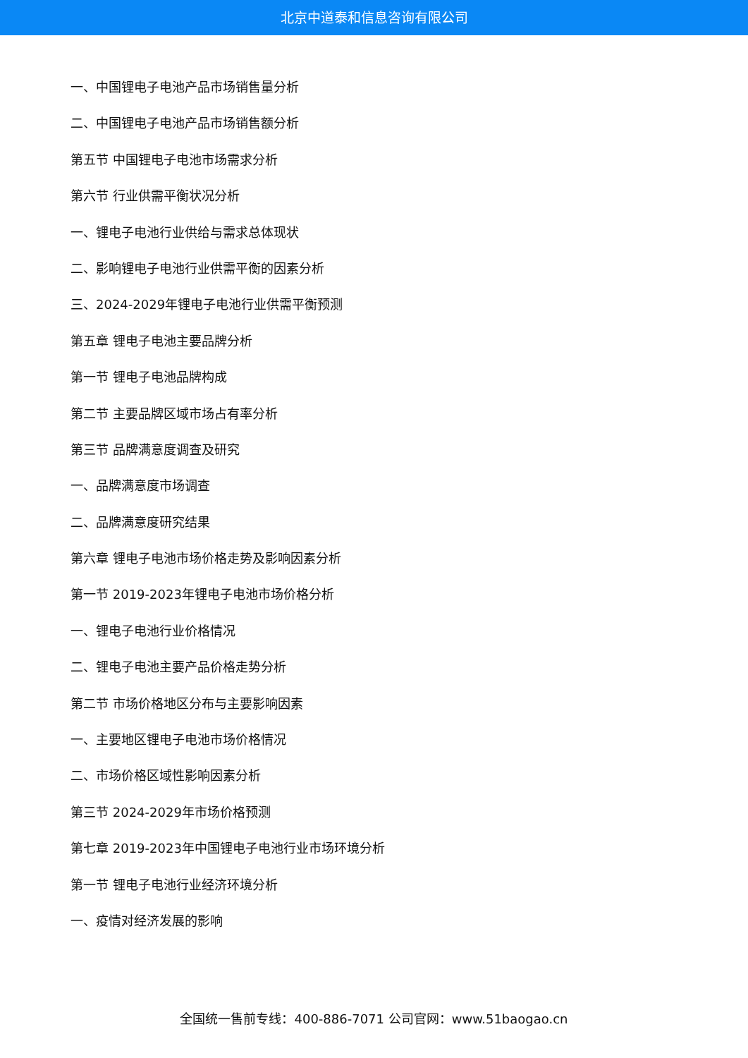北京中道泰和信息咨询有限公司
一、中国锂电子电池产品市场销售量分析
二、中国锂电子电池产品市场销售额分析
第五节 中国锂电子电池市场需求分析
第六节 行业供需平衡状况分析
一、锂电子电池行业供给与需求总体现状
二、影响锂电子电池行业供需平衡的因素分析
三、2024-2029年锂电子电池行业供需平衡预测
第五章 锂电子电池主要品牌分析
第一节 锂电子电池品牌构成
第二节 主要品牌区域市场占有率分析
第三节 品牌满意度调查及研究
一、品牌满意度市场调查
二、品牌满意度研究结果
第六章 锂电子电池市场价格走势及影响因素分析
第一节 2019-2023年锂电子电池市场价格分析
一、锂电子电池行业价格情况
二、锂电子电池主要产品价格走势分析
第二节 市场价格地区分布与主要影响因素
一、主要地区锂电子电池市场价格情况
二、市场价格区域性影响因素分析
第三节 2024-2029年市场价格预测
第七章 2019-2023年中国锂电子电池行业市场环境分析
第一节 锂电子电池行业经济环境分析
一、疫情对经济发展的影响
全国统一售前专线：400-886-7071 公司官网：www.51baogao.cn